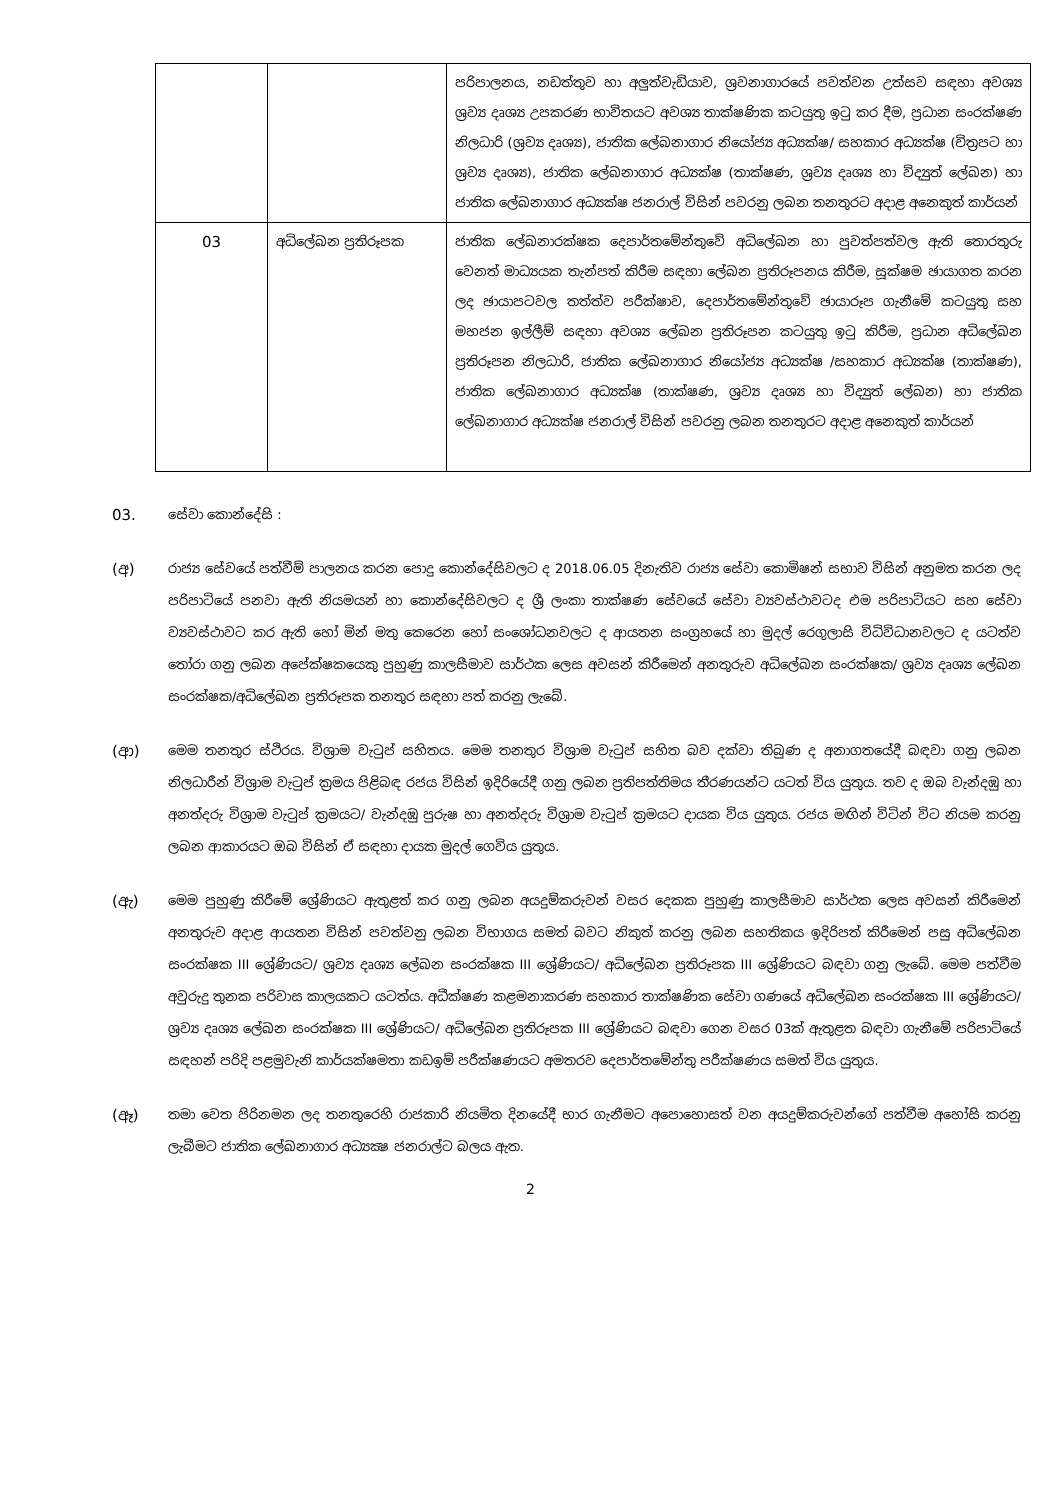| | | පරිපාලනය, නඩත්තුව හා අලුත්වැඩියාව, ශ්‍රවනාගාරයේ පවත්වන උත්සව සඳහා අවශ්‍ය ශ්‍රව්‍ය දෘශ්‍ය උපකරණ භාවිතයට අවශ්‍ය තාක්ෂණික කටයුතු ඉටු කර දීම, ප්‍රධාන සංරක්ෂණ නිලධාරි (ශ්‍රව්‍ය දෘශ්‍ය), ජාතික ලේඛනාගාර නියෝජ්‍ය අධ්‍යක්ෂ/ සහකාර අධ්‍යක්ෂ (චිත්‍රපට හා ශ්‍රව්‍ය දෘශ්‍ය), ජාතික ලේඛනාගාර අධ්‍යක්ෂ (තාක්ෂණ, ශ්‍රව්‍ය දෘශ්‍ය හා විද්‍යුත් ලේඛන) හා ජාතික ලේඛනාගාර අධ්‍යක්ෂ ජනරාල් විසින් පවරනු ලබන තනතුරට අදාළ අනෙකුත් කාර්යන් |
| 03 | අධිලේඛන ප්‍රතිරූපක | ජාතික ලේඛනාරක්ෂක දෙපාර්තමේන්තුවේ අධිලේඛන හා පුවත්පත්වල ඇති තොරතුරු වෙනත් මාධ්‍යයක තැන්පත් කිරීම සඳහා ලේඛන ප්‍රතිරූපනය කිරීම, සූක්ෂම ඡායාගත කරන ලද ඡායාපටවල තත්ත්ව පරීක්ෂාව, දෙපාර්තමේන්තුවේ ඡායාරූප ගැනීමේ කටයුතු සහ මහජන ඉල්ලීම් සඳහා අවශ්‍ය ලේඛන ප්‍රතිරූපන කටයුතු ඉටු කිරීම, ප්‍රධාන අධිලේඛන ප්‍රතිරූපන නිලධාරි, ජාතික ලේඛනාගාර නියෝජ්‍ය අධ්‍යක්ෂ /සහකාර අධ්‍යක්ෂ (තාක්ෂණ), ජාතික ලේඛනාගාර අධ්‍යක්ෂ (තාක්ෂණ, ශ්‍රව්‍ය දෘශ්‍ය හා විද්‍යුත් ලේඛන) හා ජාතික ලේඛනාගාර අධ්‍යක්ෂ ජනරාල් විසින් පවරනු ලබන තනතුරට අදාළ අනෙකුත් කාර්යන් |
03.
සේවා කොන්දේසි :
(අ)
රාජ්‍ය සේවයේ පත්වීම් පාලනය කරන පොදු කොන්දේසිවලට ද 2018.06.05 දිනැතිව රාජ්‍ය සේවා කොමිෂන් සභාව විසින් අනුමත කරන ලද පරිපාටියේ පනවා ඇති නියමයන් හා කොන්දේසිවලට ද ශ්‍රී ලංකා තාක්ෂණ සේවයේ සේවා ව්‍යවස්ථාවටද එම පරිපාටියට සහ සේවා ව්‍යවස්ථාවට කර ඇති හෝ මින් මතු කෙරෙන හෝ සංශෝධනවලට ද ආයතන සංග්‍රහයේ හා මුදල් රෙගුලාසි විධිවිධානවලට ද යටත්ව තෝරා ගනු ලබන අපේක්ෂකයෙකු පුහුණු කාලසීමාව සාර්ථක ලෙස අවසන් කිරීමෙන් අනතුරුව අධිලේඛන සංරක්ෂක/ ශ්‍රව්‍ය දෘශ්‍ය ලේඛන සංරක්ෂක/අධිලේඛන ප්‍රතිරූපක තනතුර සඳහා පත් කරනු ලැබේ.
(ආ)
මෙම තනතුර ස්ථිරය. විශ්‍රාම වැටුප් සහිතය. මෙම තනතුර විශ්‍රාම වැටුප් සහිත බව දක්වා තිබුණ ද අනාගතයේදී බඳවා ගනු ලබන නිලධාරීන් විශ්‍රාම වැටුප් ක්‍රමය පිළිබඳ රජය විසින් ඉදිරියේදී ගනු ලබන ප්‍රතිපත්තිමය තීරණයන්ට යටත් විය යුතුය. තව ද ඔබ වැන්දඹු හා අනත්දරු විශ්‍රාම වැටුප් ක්‍රමයට/ වැන්දඹු පුරුෂ හා අනත්දරු විශ්‍රාම වැටුප් ක්‍රමයට දායක විය යුතුය. රජය මඟින් විටින් විට නියම කරනු ලබන ආකාරයට ඔබ විසින් ඒ සඳහා දායක මුදල් ගෙවිය යුතුය.
(ඇ)
මෙම පුහුණු කිරීමේ ශ්‍රේණියට ඇතුළත් කර ගනු ලබන අයදුම්කරුවන් වසර දෙකක පුහුණු කාලසීමාව සාර්ථක ලෙස අවසන් කිරීමෙන් අනතුරුව අදාළ ආයතන විසින් පවත්වනු ලබන විභාගය සමත් බවට නිකුත් කරනු ලබන සහතිකය ඉදිරිපත් කිරීමෙන් පසු අධිලේඛන සංරක්ෂක III ශ්‍රේණියට/ ශ්‍රව්‍ය දෘශ්‍ය ලේඛන සංරක්ෂක III ශ්‍රේණියට/ අධිලේඛන ප්‍රතිරූපක III ශ්‍රේණියට බඳවා ගනු ලැබේ. මෙම පත්වීම අවුරුදු තුනක පරිවාස කාලයකට යටත්ය. අධීක්ෂණ කළමනාකරණ සහකාර තාක්ෂණික සේවා ගණයේ අධිලේඛන සංරක්ෂක III ශ්‍රේණියට/ ශ්‍රව්‍ය දෘශ්‍ය ලේඛන සංරක්ෂක III ශ්‍රේණියට/ අධිලේඛන ප්‍රතිරූපක III ශ්‍රේණියට බඳවා ගෙන වසර 03ක් ඇතුළත බඳවා ගැනීමේ පරිපාටියේ සඳහන් පරිදි පළමුවැනි කාර්යක්ෂමතා කඩඉම් පරීක්ෂණයට අමතරව දෙපාර්තමේන්තු පරීක්ෂණය සමත් විය යුතුය.
(ඈ)
තමා වෙත පිරිනමන ලද තනතුරෙහි රාජකාරි නියමිත දිනයේදී භාර ගැනීමට අපොහොසත් වන අයදුම්කරුවන්ගේ පත්වීම අහෝසි කරනු ලැබීමට ජාතික ලේඛනාගාර අධ්‍යක්‍ෂ ජනරාල්ට බලය ඇත.
2